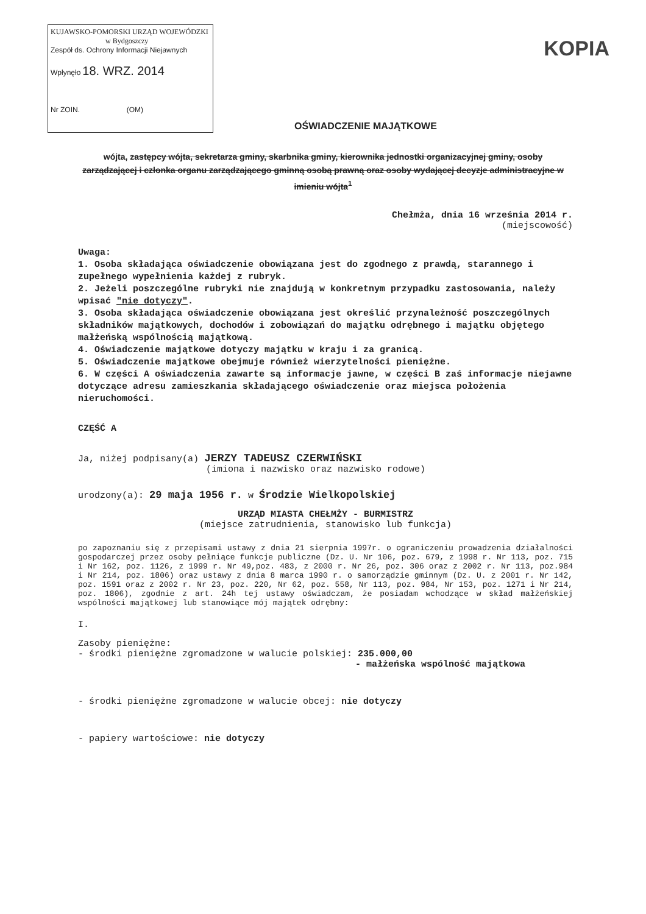KUJAWSKO-POMORSKI URZĄD WOJEWÓDZKI
w Bydgoszczy
Zespół ds. Ochrony Informacji Niejawnych
Wpłynęło 18. WRZ. 2014
Nr ZOIN. (OM)
KOPIA
OŚWIADCZENIE MAJĄTKOWE
wójta, zastępcy wójta, sekretarza gminy, skarbnika gminy, kierownika jednostki organizacyjnej gminy, osoby zarządzającej i członka organu zarządzającego gminną osobą prawną oraz osoby wydającej decyzje administracyjne w imieniu wójta<sup>1</sup>
Chełmża, dnia 16 września 2014 r.
(miejscowość)
Uwaga:
1. Osoba składająca oświadczenie obowiązana jest do zgodnego z prawdą, starannego i zupełnego wypełnienia każdej z rubryk.
2. Jeżeli poszczególne rubryki nie znajdują w konkretnym przypadku zastosowania, należy wpisać "nie dotyczy".
3. Osoba składająca oświadczenie obowiązana jest określić przynależność poszczególnych składników majątkowych, dochodów i zobowiązań do majątku odrębnego i majątku objętego małżeńską wspólnością majątkową.
4. Oświadczenie majątkowe dotyczy majątku w kraju i za granicą.
5. Oświadczenie majątkowe obejmuje również wierzytelności pieniężne.
6. W części A oświadczenia zawarte są informacje jawne, w części B zaś informacje niejawne dotyczące adresu zamieszkania składającego oświadczenie oraz miejsca położenia nieruchomości.
CZĘŚĆ A
Ja, niżej podpisany(a) JERZY TADEUSZ CZERWIŃSKI
(imiona i nazwisko oraz nazwisko rodowe)
urodzony(a): 29 maja 1956 r. w Środzie Wielkopolskiej
URZĄD MIASTA CHEŁMŻY - BURMISTRZ
(miejsce zatrudnienia, stanowisko lub funkcja)
po zapoznaniu się z przepisami ustawy z dnia 21 sierpnia 1997r. o ograniczeniu prowadzenia działalności gospodarczej przez osoby pełniące funkcje publiczne (Dz. U. Nr 106, poz. 679, z 1998 r. Nr 113, poz. 715 i Nr 162, poz. 1126, z 1999 r. Nr 49,poz. 483, z 2000 r. Nr 26, poz. 306 oraz z 2002 r. Nr 113, poz.984 i Nr 214, poz. 1806) oraz ustawy z dnia 8 marca 1990 r. o samorządzie gminnym (Dz. U. z 2001 r. Nr 142, poz. 1591 oraz z 2002 r. Nr 23, poz. 220, Nr 62, poz. 558, Nr 113, poz. 984, Nr 153, poz. 1271 i Nr 214, poz. 1806), zgodnie z art. 24h tej ustawy oświadczam, że posiadam wchodzące w skład małżeńskiej wspólności majątkowej lub stanowiące mój majątek odrębny:
I.
Zasoby pieniężne:
- środki pieniężne zgromadzone w walucie polskiej: 235.000,00
- małżeńska wspólność majątkowa
- środki pieniężne zgromadzone w walucie obcej: nie dotyczy
- papiery wartościowe: nie dotyczy